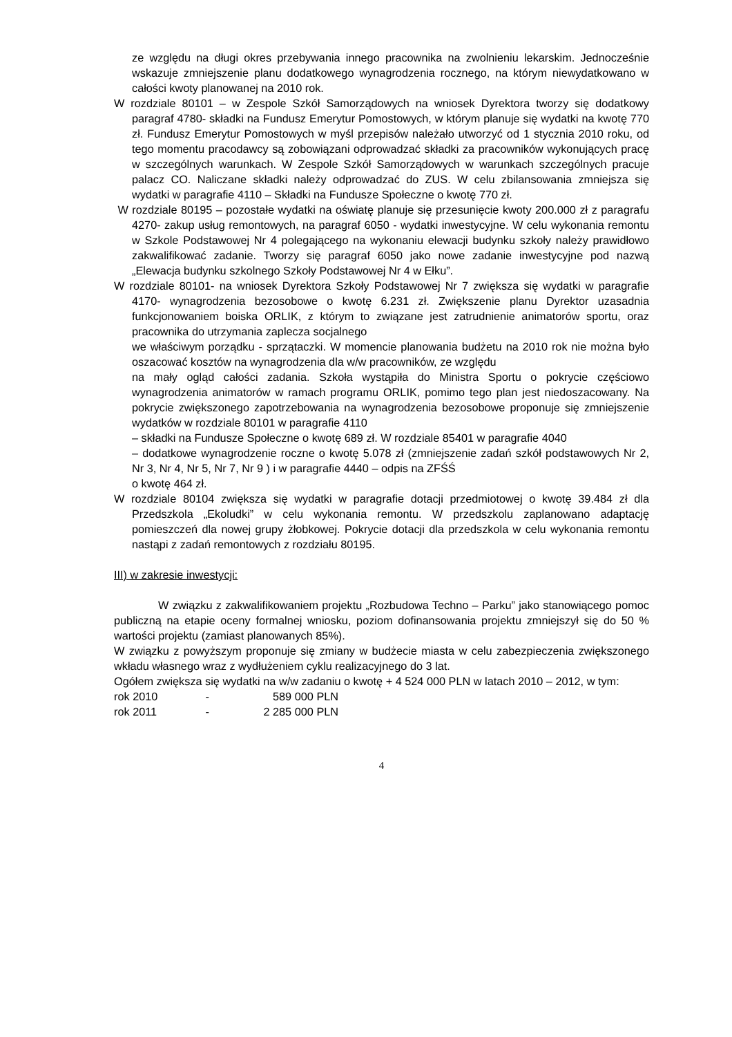ze względu na długi okres przebywania innego pracownika na zwolnieniu lekarskim. Jednocześnie wskazuje zmniejszenie planu dodatkowego wynagrodzenia rocznego, na którym niewydatkowano w całości kwoty planowanej na 2010 rok.
W rozdziale 80101 – w Zespole Szkół Samorządowych na wniosek Dyrektora tworzy się dodatkowy paragraf 4780- składki na Fundusz Emerytur Pomostowych, w którym planuje się wydatki na kwotę 770 zł. Fundusz Emerytur Pomostowych w myśl przepisów należało utworzyć od 1 stycznia 2010 roku, od tego momentu pracodawcy są zobowiązani odprowadzać składki za pracowników wykonujących pracę w szczególnych warunkach. W Zespole Szkół Samorządowych w warunkach szczególnych pracuje palacz CO. Naliczane składki należy odprowadzać do ZUS. W celu zbilansowania zmniejsza się wydatki w paragrafie 4110 – Składki na Fundusze Społeczne o kwotę 770 zł.
W rozdziale 80195 – pozostałe wydatki na oświatę planuje się przesunięcie kwoty 200.000 zł z paragrafu 4270- zakup usług remontowych, na paragraf 6050 - wydatki inwestycyjne. W celu wykonania remontu w Szkole Podstawowej Nr 4 polegającego na wykonaniu elewacji budynku szkoły należy prawidłowo zakwalifikować zadanie. Tworzy się paragraf 6050 jako nowe zadanie inwestycyjne pod nazwą „Elewacja budynku szkolnego Szkoły Podstawowej Nr 4 w Ełku”.
W rozdziale 80101- na wniosek Dyrektora Szkoły Podstawowej Nr 7 zwiększa się wydatki w paragrafie 4170- wynagrodzenia bezosobowe o kwotę 6.231 zł. Zwiększenie planu Dyrektor uzasadnia funkcjonowaniem boiska ORLIK, z którym to związane jest zatrudnienie animatorów sportu, oraz pracownika do utrzymania zaplecza socjalnego
we właściwym porządku - sprzątaczki. W momencie planowania budżetu na 2010 rok nie można było oszacować kosztów na wynagrodzenia dla w/w pracowników, ze względu
na mały ogląd całości zadania. Szkoła wystąpiła do Ministra Sportu o pokrycie częściowo wynagrodzenia animatorów w ramach programu ORLIK, pomimo tego plan jest niedoszacowany. Na pokrycie zwiększonego zapotrzebowania na wynagrodzenia bezosobowe proponuje się zmniejszenie wydatków w rozdziale 80101 w paragrafie 4110
– składki na Fundusze Społeczne o kwotę 689 zł. W rozdziale 85401 w paragrafie 4040
– dodatkowe wynagrodzenie roczne o kwotę 5.078 zł (zmniejszenie zadań szkół podstawowych Nr 2, Nr 3, Nr 4, Nr 5, Nr 7, Nr 9 ) i w paragrafie 4440 – odpis na ZFŚŚ
o kwotę 464 zł.
W rozdziale 80104 zwiększa się wydatki w paragrafie dotacji przedmiotowej o kwotę 39.484 zł dla Przedszkola „Ekoludki” w celu wykonania remontu. W przedszkolu zaplanowano adaptację pomieszczeń dla nowej grupy żłobkowej. Pokrycie dotacji dla przedszkola w celu wykonania remontu nastąpi z zadań remontowych z rozdziału 80195.
III) w zakresie inwestycji:
W związku z zakwalifikowaniem projektu „Rozbudowa Techno – Parku” jako stanowiącego pomoc publiczną na etapie oceny formalnej wniosku, poziom dofinansowania projektu zmniejszył się do 50 % wartości projektu (zamiast planowanych 85%).
W związku z powyższym proponuje się zmiany w budżecie miasta w celu zabezpieczenia zwiększonego wkładu własnego wraz z wydłużeniem cyklu realizacyjnego do 3 lat.
Ogółem zwiększa się wydatki na w/w zadaniu o kwotę + 4 524 000 PLN w latach 2010 – 2012, w tym:
rok 2010 - 589 000 PLN
rok 2011 - 2 285 000 PLN
4